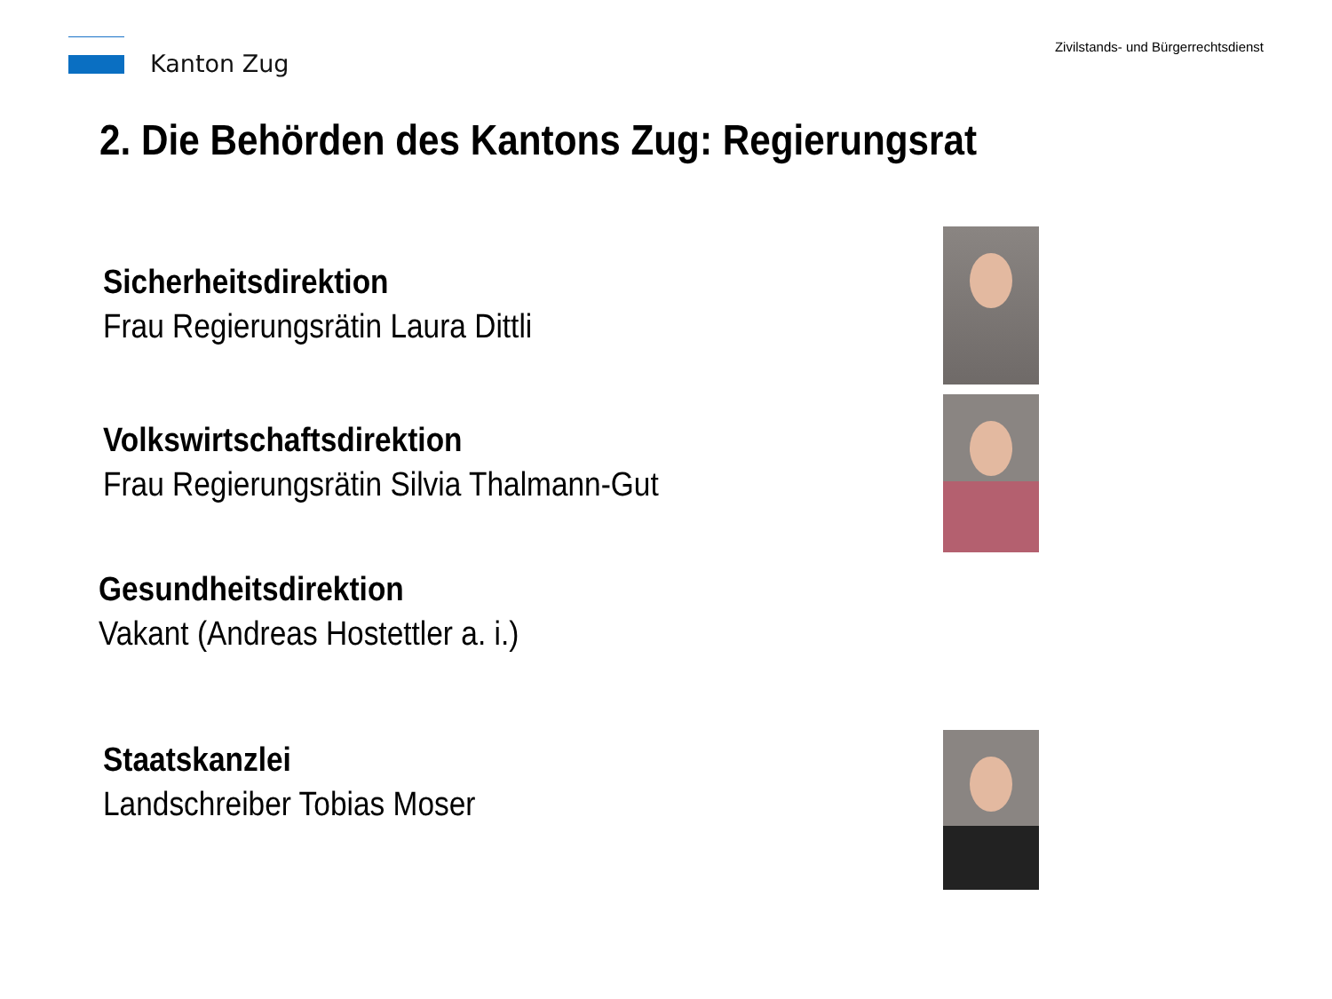Kanton Zug
Zivilstands- und Bürgerrechtsdienst
2. Die Behörden des Kantons Zug: Regierungsrat
Sicherheitsdirektion
Frau Regierungsrätin Laura Dittli
Volkswirtschaftsdirektion
Frau Regierungsrätin Silvia Thalmann-Gut
Gesundheitsdirektion
Vakant (Andreas Hostettler a. i.)
Staatskanzlei
Landschreiber Tobias Moser